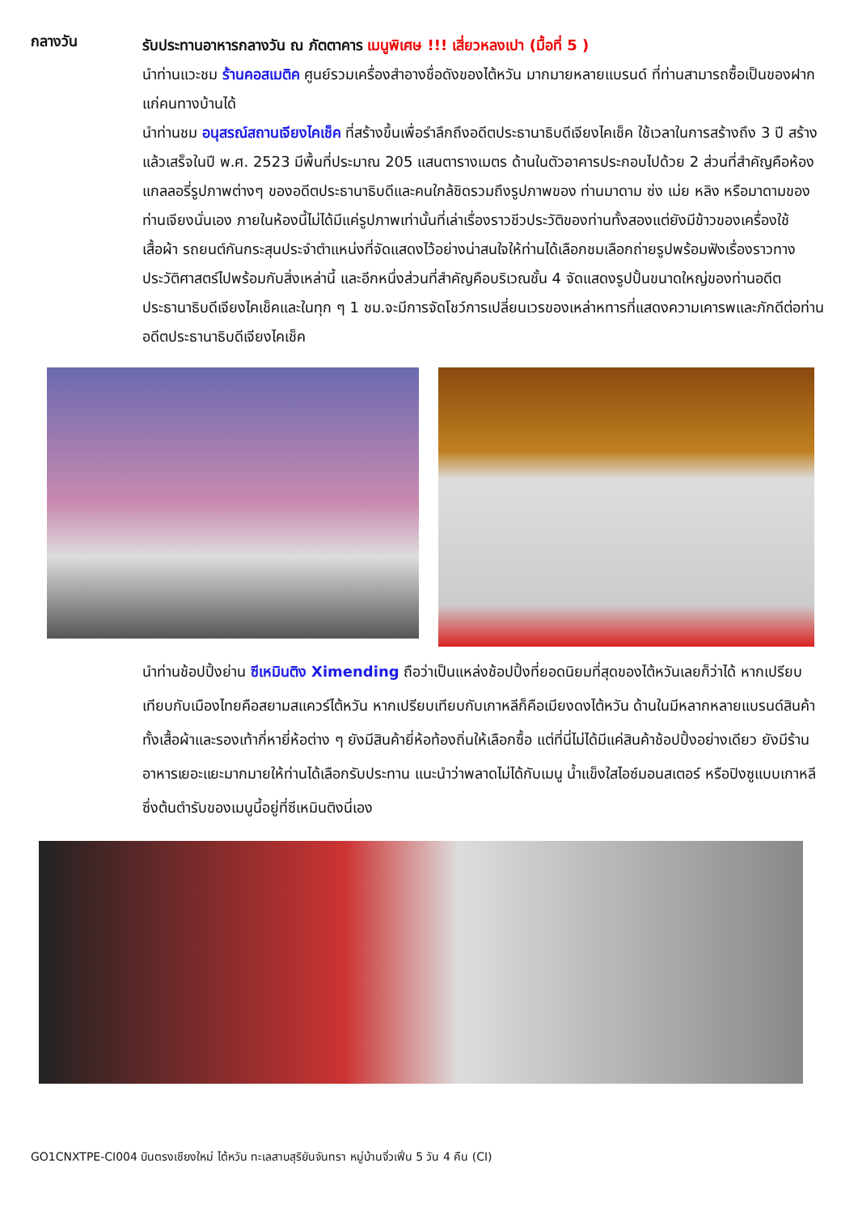กลางวัน
รับประทานอาหารกลางวัน ณ ภัตตาคาร เมนูพิเศษ !!! เสี่ยวหลงเปา (มื้อที่ 5 )
นำท่านแวะชม ร้านคอสเมติค ศูนย์รวมเครื่องสำอางชื่อดังของไต้หวัน มากมายหลายแบรนด์ ที่ท่านสามารถซื้อเป็นของฝากแก่คนทางบ้านได้
นำท่านชม อนุสรณ์สถานเจียงไคเช็ค ที่สร้างขึ้นเพื่อรำลึกถึงอดีตประธานาธิบดีเจียงไคเช็ค ใช้เวลาในการสร้างถึง 3 ปี สร้างแล้วเสร็จในปี พ.ศ. 2523 มีพื้นที่ประมาณ 205 แสนตารางเมตร ด้านในตัวอาคารประกอบไปด้วย 2 ส่วนที่สำคัญคือห้องแกลลอรี่รูปภาพต่างๆ ของอดีตประธานาธิบดีและคนใกล้ชิดรวมถึงรูปภาพของ ท่านมาดาม ซ่ง เม่ย หลิง หรือมาดามของท่านเจียงนั่นเอง ภายในห้องนี้ไม่ได้มีแค่รูปภาพเท่านั้นที่เล่าเรื่องราวชีวประวัติของท่านทั้งสองแต่ยังมีข้าวของเครื่องใช้ เสื้อผ้า รถยนต์กันกระสุนประจำตำแหน่งที่จัดแสดงไว้อย่างน่าสนใจให้ท่านได้เลือกชมเลือกถ่ายรูปพร้อมฟังเรื่องราวทางประวัติศาสตร์ไปพร้อมกับสิ่งเหล่านี้ และอีกหนึ่งส่วนที่สำคัญคือบริเวณชั้น 4 จัดแสดงรูปปั้นขนาดใหญ่ของท่านอดีตประธานาธิบดีเจียงไคเช็คและในทุก ๆ 1 ชม.จะมีการจัดโชว์การเปลี่ยนเวรของเหล่าหทารที่แสดงความเคารพและภักดีต่อท่านอดีตประธานาธิบดีเจียงไคเช็ค
นำท่านช้อปปิ้งย่าน ซีเหมินติง Ximending ถือว่าเป็นแหล่งช้อปปิ้งที่ยอดนิยมที่สุดของไต้หวันเลยก็ว่าได้ หากเปรียบเทียบกับเมืองไทยคือสยามสแควร์ไต้หวัน หากเปรียบเทียบกับเกาหลีก็คือเมียงดงไต้หวัน ด้านในมีหลากหลายแบรนด์สินค้าทั้งเสื้อผ้าและรองเท้ากี่หายี่ห้อต่าง ๆ ยังมีสินค้ายี่ห้อท้องถิ่นให้เลือกซื้อ แต่ที่นี่ไม่ได้มีแค่สินค้าช้อปปิ้งอย่างเดียว ยังมีร้านอาหารเยอะแยะมากมายให้ท่านได้เลือกรับประทาน แนะนำว่าพลาดไม่ได้กับเมนู น้ำแข็งใสไอซ์มอนสเตอร์ หรือปิงซูแบบเกาหลีซึ่งต้นตำรับของเมนูนี้อยู่ที่ซีเหมินติงนี่เอง
GO1CNXTPE-CI004 บินตรงเชียงใหม่ ไต้หวัน ทะเลสาบสุริยันจันทรา หมู่บ้านจิ่วเฟิ่น 5 วัน 4 คืน (CI)